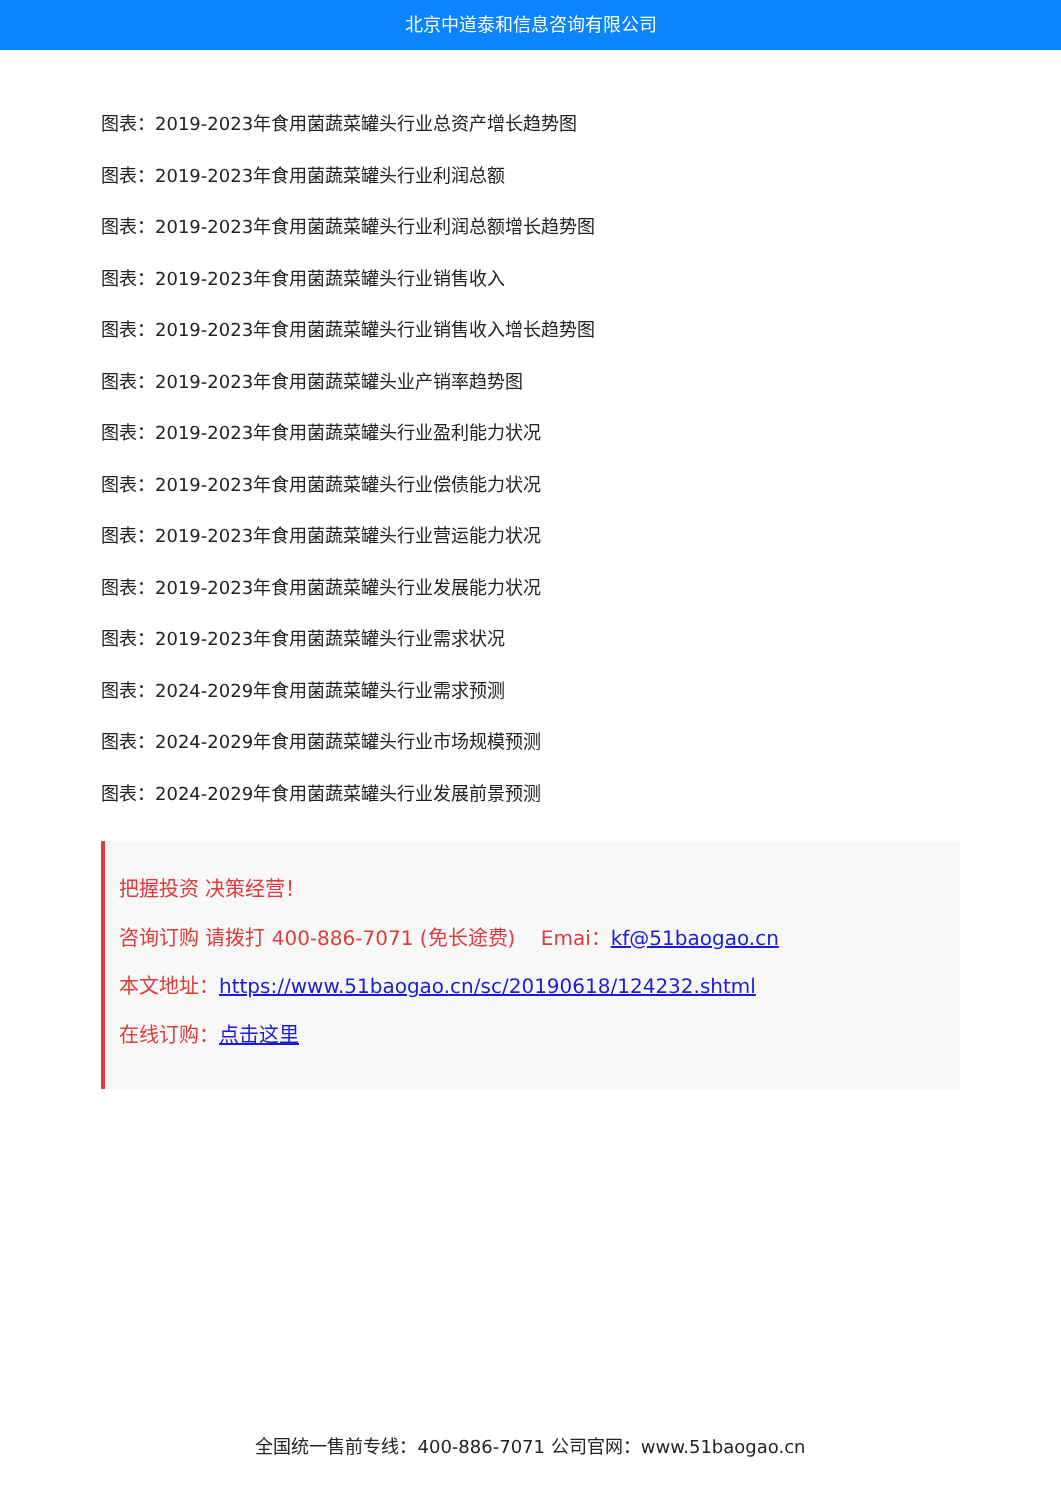北京中道泰和信息咨询有限公司
图表：2019-2023年食用菌蔬菜罐头行业总资产增长趋势图
图表：2019-2023年食用菌蔬菜罐头行业利润总额
图表：2019-2023年食用菌蔬菜罐头行业利润总额增长趋势图
图表：2019-2023年食用菌蔬菜罐头行业销售收入
图表：2019-2023年食用菌蔬菜罐头行业销售收入增长趋势图
图表：2019-2023年食用菌蔬菜罐头业产销率趋势图
图表：2019-2023年食用菌蔬菜罐头行业盈利能力状况
图表：2019-2023年食用菌蔬菜罐头行业偿债能力状况
图表：2019-2023年食用菌蔬菜罐头行业营运能力状况
图表：2019-2023年食用菌蔬菜罐头行业发展能力状况
图表：2019-2023年食用菌蔬菜罐头行业需求状况
图表：2024-2029年食用菌蔬菜罐头行业需求预测
图表：2024-2029年食用菌蔬菜罐头行业市场规模预测
图表：2024-2029年食用菌蔬菜罐头行业发展前景预测
把握投资 决策经营！
咨询订购 请拨打 400-886-7071 (免长途费) Emai：kf@51baogao.cn
本文地址：https://www.51baogao.cn/sc/20190618/124232.shtml
在线订购：点击这里
全国统一售前专线：400-886-7071 公司官网：www.51baogao.cn